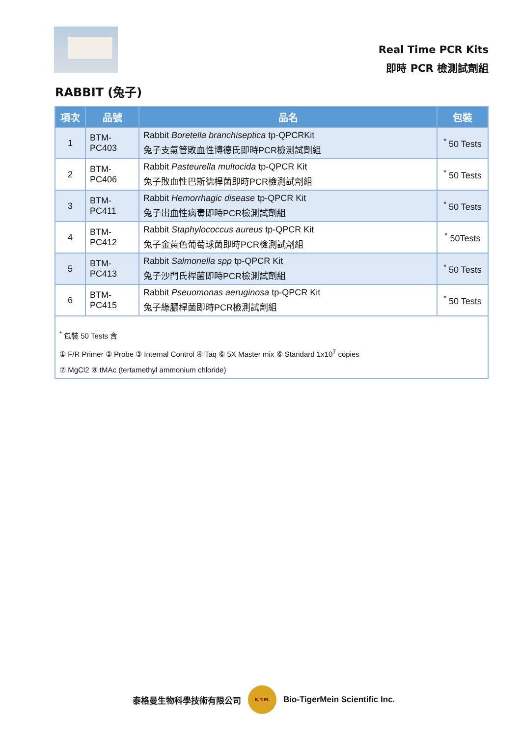Real Time PCR Kits
即時 PCR 檢測試劑組
RABBIT (兔子)
| 項次 | 品號 | 品名 | 包裝 |
| --- | --- | --- | --- |
| 1 | BTM-PC403 | Rabbit Boretella branchiseptica tp-QPCRKit 兔子支氣管敗血性博德氏即時PCR檢測試劑組 | <sup>*</sup> 50 Tests |
| 2 | BTM-PC406 | Rabbit Pasteurella multocida tp-QPCR Kit 兔子敗血性巴斯德桿菌即時PCR檢測試劑組 | <sup>*</sup> 50 Tests |
| 3 | BTM-PC411 | Rabbit Hemorrhagic disease tp-QPCR Kit 兔子出血性病毒即時PCR檢測試劑組 | <sup>*</sup> 50 Tests |
| 4 | BTM-PC412 | Rabbit Staphylococcus aureus tp-QPCR Kit 兔子金黃色葡萄球菌即時PCR檢測試劑組 | <sup>*</sup> 50Tests |
| 5 | BTM-PC413 | Rabbit Salmonella spp tp-QPCR Kit 兔子沙門氏桿菌即時PCR檢測試劑組 | <sup>*</sup> 50 Tests |
| 6 | BTM-PC415 | Rabbit Pseuomonas aeruginosa tp-QPCR Kit 兔子綠膿桿菌即時PCR檢測試劑組 | <sup>*</sup> 50 Tests |
| <sup>*</sup> 包裝 50 Tests 含 ① F/R Primer ② Probe ③ Internal Control ④ Taq ⑥ 5X Master mix ⑥ Standard 1x10<sup>7</sup> copies ⑦ MgCl2 ⑧ tMAc (tertamethyl ammonium chloride) | | | |
泰格曼生物科學技術有限公司
B.T.M.
Bio-TigerMein Scientific Inc.